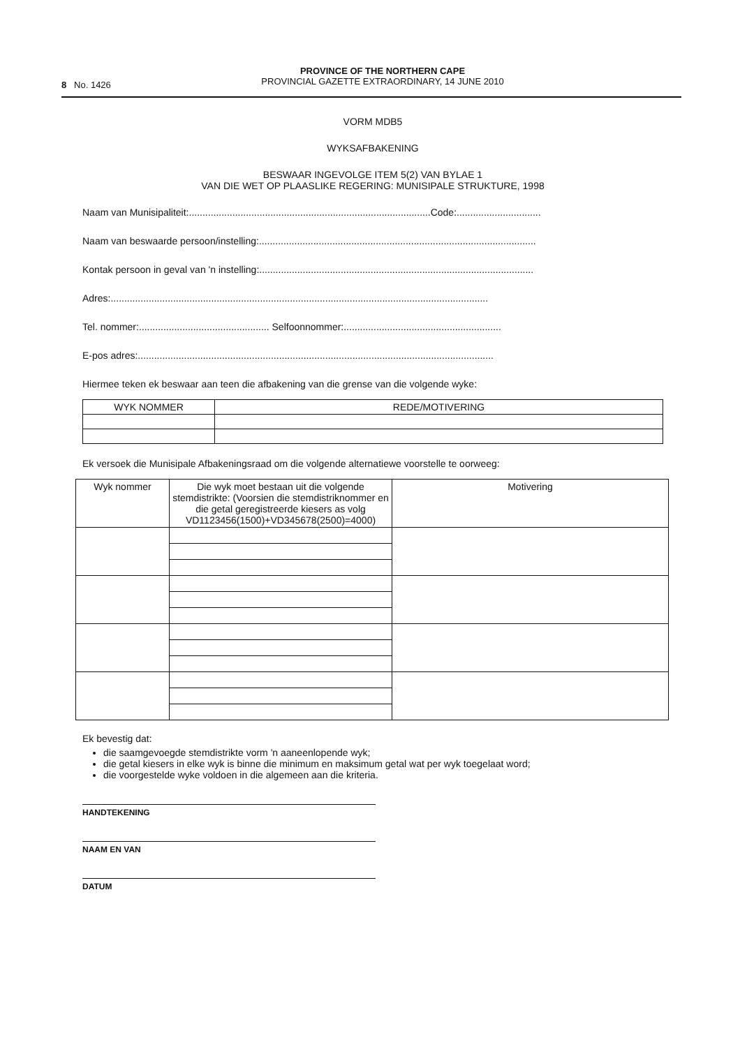8 No. 1426
PROVINCE OF THE NORTHERN CAPE
PROVINCIAL GAZETTE EXTRAORDINARY, 14 JUNE 2010
VORM MDB5
WYKSAFBAKENING
BESWAAR INGEVOLGE ITEM 5(2) VAN BYLAE 1
VAN DIE WET OP PLAASLIKE REGERING: MUNISIPALE STRUKTURE, 1998
Naam van Munisipaliteit:.........................................................................................Code:...............................
Naam van beswaarde persoon/instelling:......................................................................................................
Kontak persoon in geval van 'n instelling:.....................................................................................................
Adres:...........................................................................................................................................
Tel. nommer:................................................ Selfoonnommer:..........................................................
E-pos adres:...................................................................................................................................
Hiermee teken ek beswaar aan teen die afbakening van die grense van die volgende wyke:
| WYK NOMMER | REDE/MOTIVERING |
| --- | --- |
Ek versoek die Munisipale Afbakeningsraad om die volgende alternatiewe voorstelle te oorweeg:
| Wyk nommer | Die wyk moet bestaan uit die volgende stemdistrikte: (Voorsien die stemdistriknommer en die getal geregistreerde kiesers as volg VD1123456(1500)+VD345678(2500)=4000) | Motivering |
| --- | --- | --- |
Ek bevestig dat:
die saamgevoegde stemdistrikte vorm 'n aaneenlopende wyk;
die getal kiesers in elke wyk is binne die minimum en maksimum getal wat per wyk toegelaat word;
die voorgestelde wyke voldoen in die algemeen aan die kriteria.
HANDTEKENING
NAAM EN VAN
DATUM